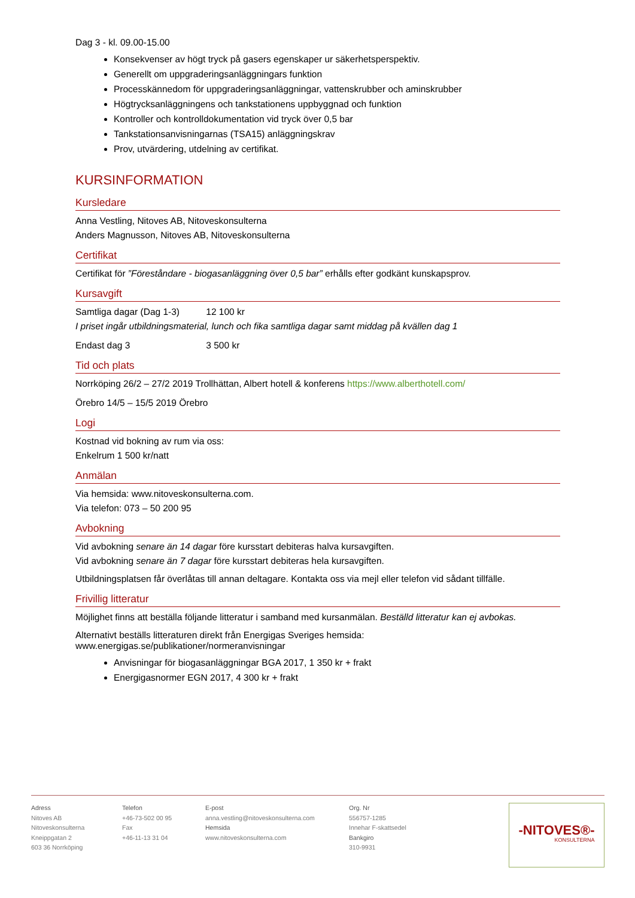Dag 3 - kl. 09.00-15.00
Konsekvenser av högt tryck på gasers egenskaper ur säkerhetsperspektiv.
Generellt om uppgraderingsanläggningars funktion
Processkännedom för uppgraderingsanläggningar, vattenskrubber och aminskrubber
Högtrycksanläggningens och tankstationens uppbyggnad och funktion
Kontroller och kontrolldokumentation vid tryck över 0,5 bar
Tankstationsanvisningarnas (TSA15) anläggningskrav
Prov, utvärdering, utdelning av certifikat.
KURSINFORMATION
Kursledare
Anna Vestling, Nitoves AB, Nitoveskonsulterna
Anders Magnusson, Nitoves AB, Nitoveskonsulterna
Certifikat
Certifikat för ”Föreståndare - biogasanläggning över 0,5 bar” erhålls efter godkänt kunskapsprov.
Kursavgift
Samtliga dagar (Dag 1-3) 12 100 kr
I priset ingår utbildningsmaterial, lunch och fika samtliga dagar samt middag på kvällen dag 1
Endast dag 3 3 500 kr
Tid och plats
Norrköping 26/2 – 27/2 2019 Trollhättan, Albert hotell & konferens https://www.alberthotell.com/
Örebro 14/5 – 15/5 2019 Örebro
Logi
Kostnad vid bokning av rum via oss:
Enkelrum 1 500 kr/natt
Anmälan
Via hemsida: www.nitoveskonsulterna.com.
Via telefon: 073 – 50 200 95
Avbokning
Vid avbokning senare än 14 dagar före kursstart debiteras halva kursavgiften.
Vid avbokning senare än 7 dagar före kursstart debiteras hela kursavgiften.
Utbildningsplatsen får överlåtas till annan deltagare. Kontakta oss via mejl eller telefon vid sådant tillfälle.
Frivillig litteratur
Möjlighet finns att beställa följande litteratur i samband med kursanmälan. Beställd litteratur kan ej avbokas.
Alternativt beställs litteraturen direkt från Energigas Sveriges hemsida:
www.energigas.se/publikationer/normeranvisningar
Anvisningar för biogasanläggningar BGA 2017, 1 350 kr + frakt
Energigasnormer EGN 2017, 4 300 kr + frakt
Adress
Nitoves AB
Nitoveskonsulterna
Kneippgatan 2
603 36 Norrköping
Telefon
+46-73-502 00 95
Fax
+46-11-13 31 04
E-post
anna.vestling@nitoveskonsulterna.com
Hemsida
www.nitoveskonsulterna.com
Org. Nr
556757-1285
Innehar F-skattsedel
Bankgiro
310-9931
-NITOVES®-
KONSULTERNA